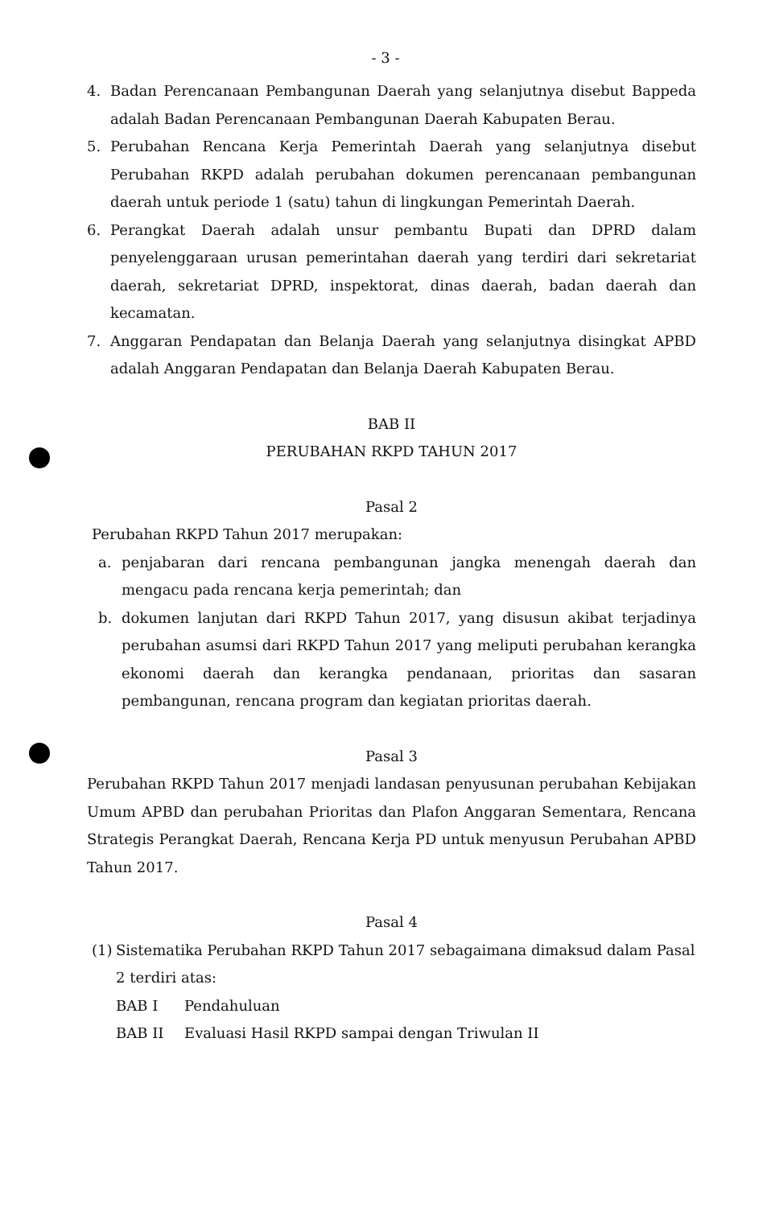- 3 -
4. Badan Perencanaan Pembangunan Daerah yang selanjutnya disebut Bappeda adalah Badan Perencanaan Pembangunan Daerah Kabupaten Berau.
5. Perubahan Rencana Kerja Pemerintah Daerah yang selanjutnya disebut Perubahan RKPD adalah perubahan dokumen perencanaan pembangunan daerah untuk periode 1 (satu) tahun di lingkungan Pemerintah Daerah.
6. Perangkat Daerah adalah unsur pembantu Bupati dan DPRD dalam penyelenggaraan urusan pemerintahan daerah yang terdiri dari sekretariat daerah, sekretariat DPRD, inspektorat, dinas daerah, badan daerah dan kecamatan.
7. Anggaran Pendapatan dan Belanja Daerah yang selanjutnya disingkat APBD adalah Anggaran Pendapatan dan Belanja Daerah Kabupaten Berau.
BAB II
PERUBAHAN RKPD TAHUN 2017
Pasal 2
Perubahan RKPD Tahun 2017 merupakan:
a. penjabaran dari rencana pembangunan jangka menengah daerah dan mengacu pada rencana kerja pemerintah; dan
b. dokumen lanjutan dari RKPD Tahun 2017, yang disusun akibat terjadinya perubahan asumsi dari RKPD Tahun 2017 yang meliputi perubahan kerangka ekonomi daerah dan kerangka pendanaan, prioritas dan sasaran pembangunan, rencana program dan kegiatan prioritas daerah.
Pasal 3
Perubahan RKPD Tahun 2017 menjadi landasan penyusunan perubahan Kebijakan Umum APBD dan perubahan Prioritas dan Plafon Anggaran Sementara, Rencana Strategis Perangkat Daerah, Rencana Kerja PD untuk menyusun Perubahan APBD Tahun 2017.
Pasal 4
(1) Sistematika Perubahan RKPD Tahun 2017 sebagaimana dimaksud dalam Pasal 2 terdiri atas:
BAB I Pendahuluan
BAB II Evaluasi Hasil RKPD sampai dengan Triwulan II